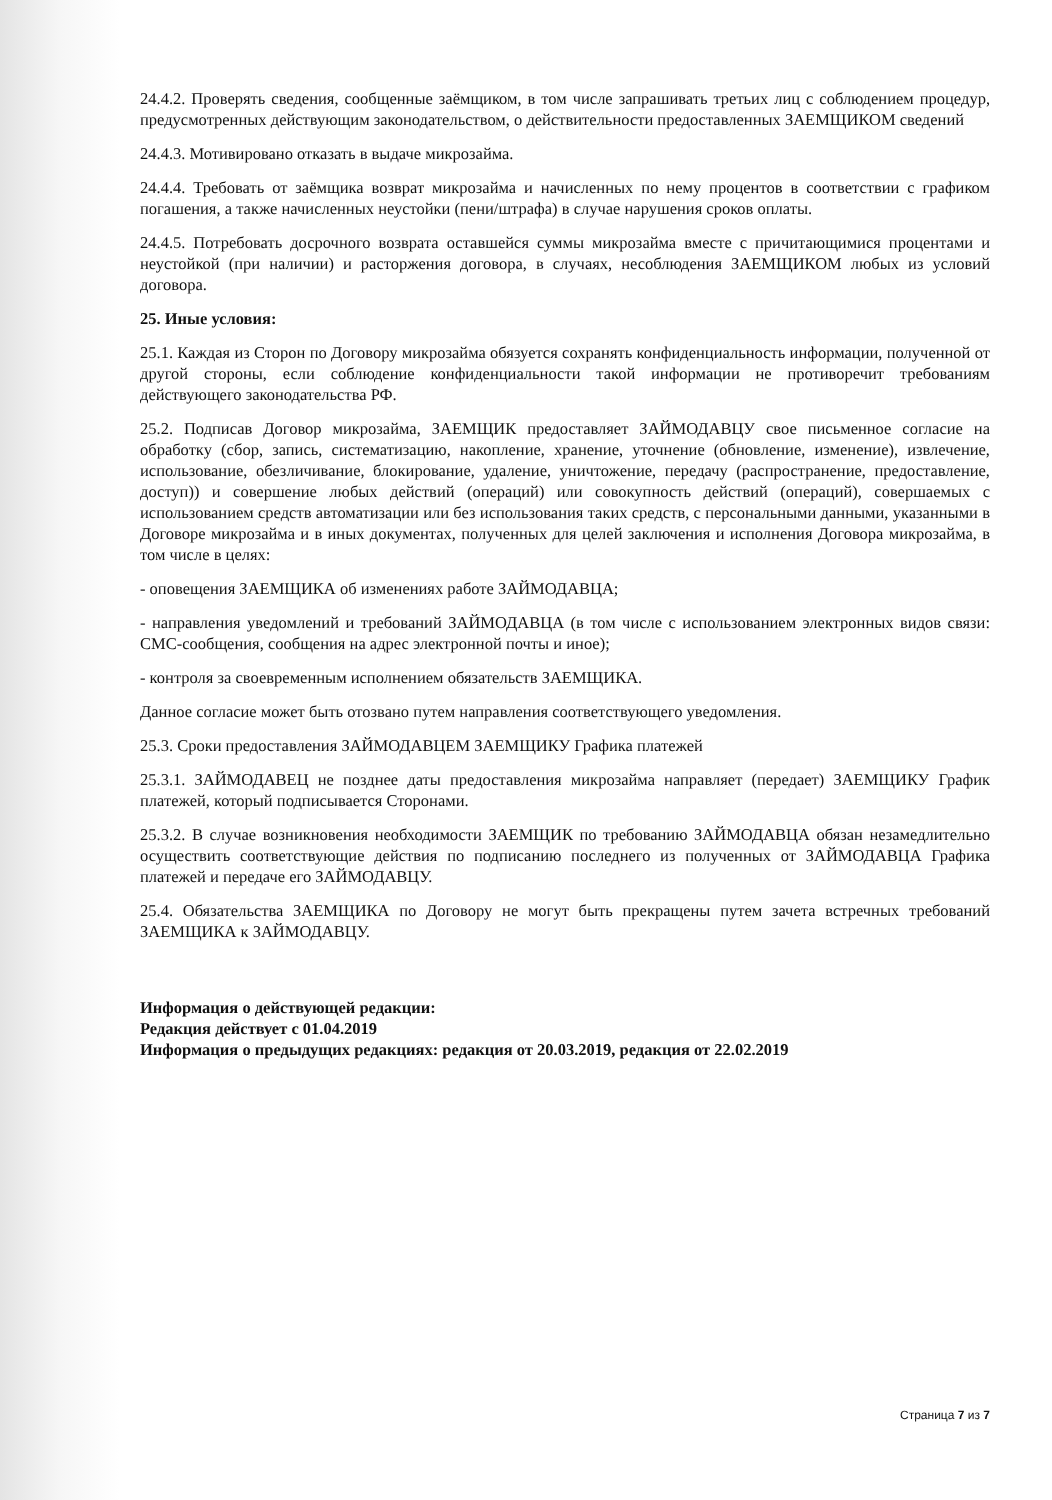24.4.2. Проверять сведения, сообщенные заёмщиком, в том числе запрашивать третьих лиц с соблюдением процедур, предусмотренных действующим законодательством, о действительности предоставленных ЗАЕМЩИКОМ сведений
24.4.3. Мотивировано отказать в выдаче микрозайма.
24.4.4. Требовать от заёмщика возврат микрозайма и начисленных по нему процентов в соответствии с графиком погашения, а также начисленных неустойки (пени/штрафа) в случае нарушения сроков оплаты.
24.4.5. Потребовать досрочного возврата оставшейся суммы микрозайма вместе с причитающимися процентами и неустойкой (при наличии) и расторжения договора, в случаях, несоблюдения ЗАЕМЩИКОМ любых из условий договора.
25. Иные условия:
25.1. Каждая из Сторон по Договору микрозайма обязуется сохранять конфиденциальность информации, полученной от другой стороны, если соблюдение конфиденциальности такой информации не противоречит требованиям действующего законодательства РФ.
25.2. Подписав Договор микрозайма, ЗАЕМЩИК предоставляет ЗАЙМОДАВЦУ свое письменное согласие на обработку (сбор, запись, систематизацию, накопление, хранение, уточнение (обновление, изменение), извлечение, использование, обезличивание, блокирование, удаление, уничтожение, передачу (распространение, предоставление, доступ)) и совершение любых действий (операций) или совокупность действий (операций), совершаемых с использованием средств автоматизации или без использования таких средств, с персональными данными, указанными в Договоре микрозайма и в иных документах, полученных для целей заключения и исполнения Договора микрозайма, в том числе в целях:
- оповещения ЗАЕМЩИКА об изменениях работе ЗАЙМОДАВЦА;
- направления уведомлений и требований ЗАЙМОДАВЦА (в том числе с использованием электронных видов связи: СМС-сообщения, сообщения на адрес электронной почты и иное);
- контроля за своевременным исполнением обязательств ЗАЕМЩИКА.
Данное согласие может быть отозвано путем направления соответствующего уведомления.
25.3. Сроки предоставления ЗАЙМОДАВЦЕМ ЗАЕМЩИКУ Графика платежей
25.3.1. ЗАЙМОДАВЕЦ не позднее даты предоставления микрозайма направляет (передает) ЗАЕМЩИКУ График платежей, который подписывается Сторонами.
25.3.2. В случае возникновения необходимости ЗАЕМЩИК по требованию ЗАЙМОДАВЦА обязан незамедлительно осуществить соответствующие действия по подписанию последнего из полученных от ЗАЙМОДАВЦА Графика платежей и передаче его ЗАЙМОДАВЦУ.
25.4. Обязательства ЗАЕМЩИКА по Договору не могут быть прекращены путем зачета встречных требований ЗАЕМЩИКА к ЗАЙМОДАВЦУ.
Информация о действующей редакции:
Редакция действует с 01.04.2019
Информация о предыдущих редакциях: редакция от 20.03.2019, редакция от 22.02.2019
Страница 7 из 7